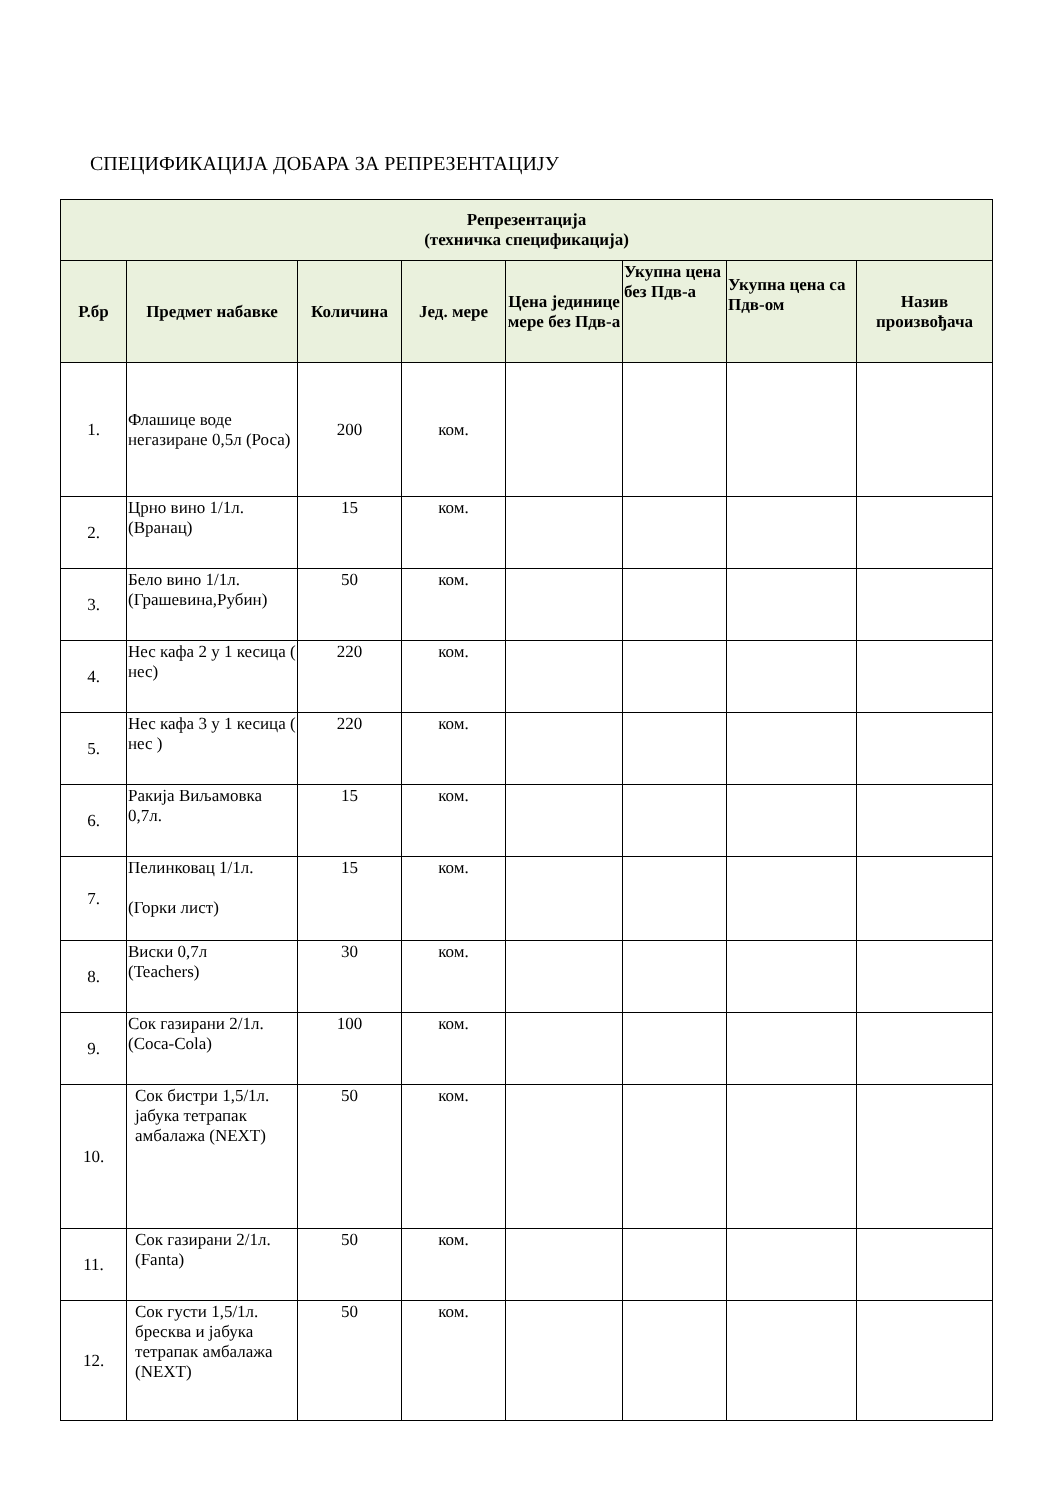СПЕЦИФИКАЦИЈА ДОБАРА ЗА РЕПРЕЗЕНТАЦИЈУ
| Репрезентација (техничка спецификација) | | | | | | | |
| --- | --- | --- | --- | --- | --- | --- | --- |
| Р.бр | Предмет набавке | Количина | Јед. мере | Цена јединице мере без Пдв-а | Укупна цена без Пдв-а | Укупна цена са Пдв-ом | Назив произвођача |
| 1. | Флашице воде негазиране 0,5л (Роса) | 200 | ком. | | | | |
| 2. | Црно вино 1/1л. (Вранац) | 15 | ком. | | | | |
| 3. | Бело вино 1/1л. (Грашевина,Рубин) | 50 | ком. | | | | |
| 4. | Нес кафа 2 у 1 кесица ( нес) | 220 | ком. | | | | |
| 5. | Нес кафа 3 у 1 кесица ( нес ) | 220 | ком. | | | | |
| 6. | Ракија Виљамовка 0,7л. | 15 | ком. | | | | |
| 7. | Пелинковац 1/1л. (Горки лист) | 15 | ком. | | | | |
| 8. | Виски 0,7л (Teachers) | 30 | ком. | | | | |
| 9. | Сок газирани 2/1л. (Coca-Cola) | 100 | ком. | | | | |
| 10. | Сок бистри 1,5/1л. јабука тетрапак амбалажа (NEXT) | 50 | ком. | | | | |
| 11. | Сок газирани 2/1л. (Fanta) | 50 | ком. | | | | |
| 12. | Сок густи 1,5/1л. бресква и јабука тетрапак амбалажа (NEXT) | 50 | ком. | | | | |